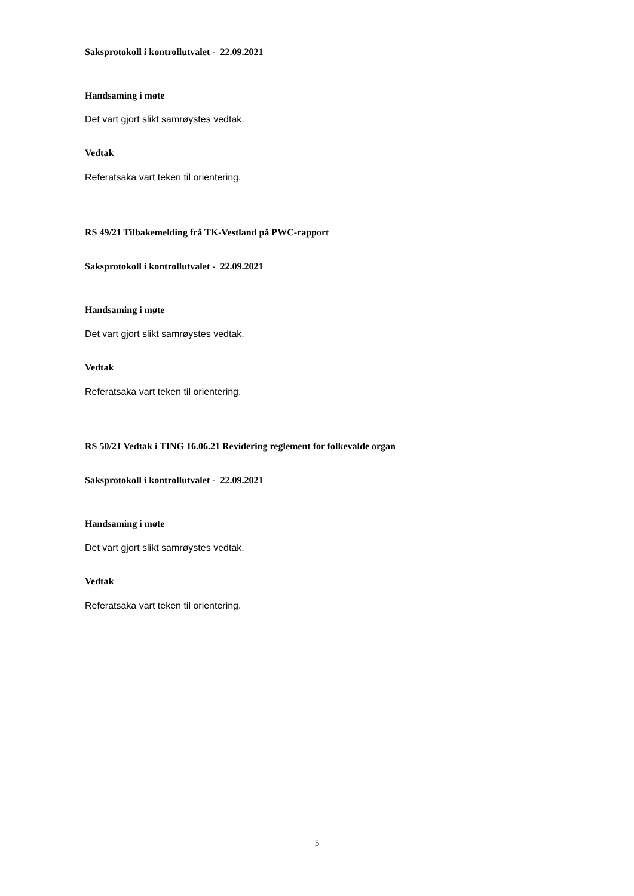Saksprotokoll i kontrollutvalet - 22.09.2021
Handsaming i møte
Det vart gjort slikt samrøystes vedtak.
Vedtak
Referatsaka vart teken til orientering.
RS 49/21 Tilbakemelding frå TK-Vestland på PWC-rapport
Saksprotokoll i kontrollutvalet - 22.09.2021
Handsaming i møte
Det vart gjort slikt samrøystes vedtak.
Vedtak
Referatsaka vart teken til orientering.
RS 50/21 Vedtak i TING 16.06.21 Revidering reglement for folkevalde organ
Saksprotokoll i kontrollutvalet - 22.09.2021
Handsaming i møte
Det vart gjort slikt samrøystes vedtak.
Vedtak
Referatsaka vart teken til orientering.
5